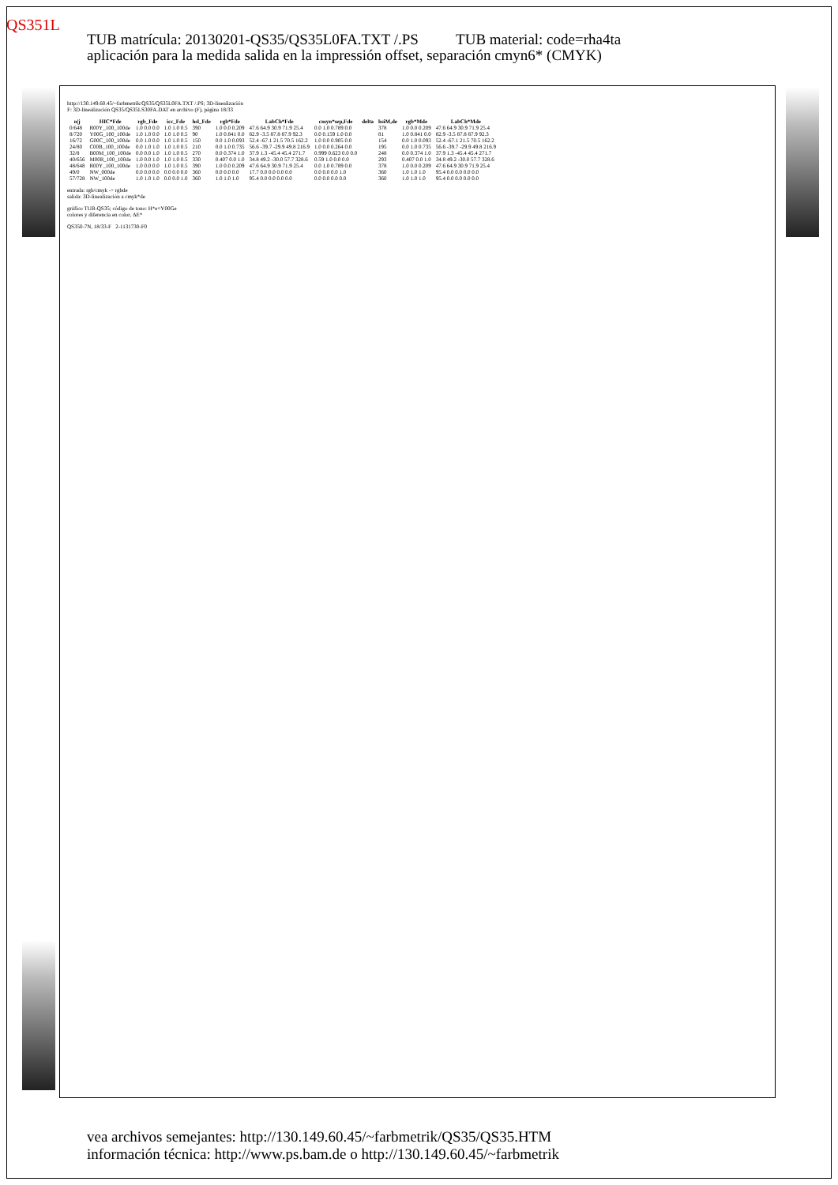QS351L
TUB matrícula: 20130201-QS35/QS35L0FA.TXT /.PS TUB material: code=rha4ta
aplicación para la medida salida en la impressión offset, separación cmyn6* (CMYK)
http://130.149.60.45/~farbmetrik/QS35/QS35L0FA.TXT /.PS; 3D-linealización
F: 3D-linealización QS35/QS35LS30FA.DAT en archivo (F), página 18/33
| n/j | HIC*Fde | rgb_Fde | icc_Fde | hsl_Fde | rgb*Fde | LabCh*Fde | cmyn*sep,Fde | delta | hsiM,de | rgb*Mde | LabCh*Mde |
| --- | --- | --- | --- | --- | --- | --- | --- | --- | --- | --- | --- |
| 0/648 | R00Y_100_100de | 1.0 0.0 0.0 | 1.0 1.0 0.5 | 390 | 1.0 0.0 0.209 | 47.6 64.9 30.9 71.9 25.4 | 0.0 1.0 0.789 0.0 | | 378 | 1.0 0.0 0.209 | 47.6 64.9 30.9 71.9 25.4 |
| 8/720 | Y00G_100_100de | 1.0 1.0 0.0 | 1.0 1.0 0.5 | 90 | 1.0 0.841 0.0 | 82.9 -3.5 87.8 87.9 92.3 | 0.0 0.159 1.0 0.0 | | 81 | 1.0 0.841 0.0 | 82.9 -3.5 87.8 87.9 92.3 |
| 16/72 | G00C_100_100de | 0.0 1.0 0.0 | 1.0 1.0 0.5 | 150 | 0.0 1.0 0.093 | 52.4 -67.1 21.5 70.5 162.2 | 1.0 0.0 0.905 0.0 | | 154 | 0.0 1.0 0.093 | 52.4 -67.1 21.5 70.5 162.2 |
| 24/80 | C00B_100_100de | 0.0 1.0 1.0 | 1.0 1.0 0.5 | 210 | 0.0 1.0 0.735 | 56.6 -39.7 -29.9 49.8 216.9 | 1.0 0.0 0.264 0.0 | | 195 | 0.0 1.0 0.735 | 56.6 -39.7 -29.9 49.8 216.9 |
| 32/8 | B00M_100_100de | 0.0 0.0 1.0 | 1.0 1.0 0.5 | 270 | 0.0 0.374 1.0 | 37.9 1.3 -45.4 45.4 271.7 | 0.999 0.623 0.0 0.0 | | 248 | 0.0 0.374 1.0 | 37.9 1.3 -45.4 45.4 271.7 |
| 40/656 | M00R_100_100de | 1.0 0.0 1.0 | 1.0 1.0 0.5 | 330 | 0.407 0.0 1.0 | 34.8 49.2 -30.0 57.7 328.6 | 0.59 1.0 0.0 0.0 | | 293 | 0.407 0.0 1.0 | 34.8 49.2 -30.0 57.7 328.6 |
| 48/648 | R00Y_100_100de | 1.0 0.0 0.0 | 1.0 1.0 0.5 | 390 | 1.0 0.0 0.209 | 47.6 64.9 30.9 71.9 25.4 | 0.0 1.0 0.789 0.0 | | 378 | 1.0 0.0 0.209 | 47.6 64.9 30.9 71.9 25.4 |
| 49/0 | NW_000de | 0.0 0.0 0.0 | 0.0 0.0 0.0 | 360 | 0.0 0.0 0.0 | 17.7 0.0 0.0 0.0 0.0 | 0.0 0.0 0.0 1.0 | | 360 | 1.0 1.0 1.0 | 95.4 0.0 0.0 0.0 0.0 |
| 57/728 | NW_100de | 1.0 1.0 1.0 | 0.0 0.0 1.0 | 360 | 1.0 1.0 1.0 | 95.4 0.0 0.0 0.0 0.0 | 0.0 0.0 0.0 0.0 | | 360 | 1.0 1.0 1.0 | 95.4 0.0 0.0 0.0 0.0 |
entrada: rgb/cmyk -> rgbde
salida: 3D-linealización a cmyk*de
gráfico TUB-QS35; código de tono: H*e=Y00Ge
colores y diferencia en color, ΔE*
QS350-7N, 18/33-F 2-1131730-F0
vea archivos semejantes: http://130.149.60.45/~farbmetrik/QS35/QS35.HTM
información técnica: http://www.ps.bam.de o http://130.149.60.45/~farbmetrik